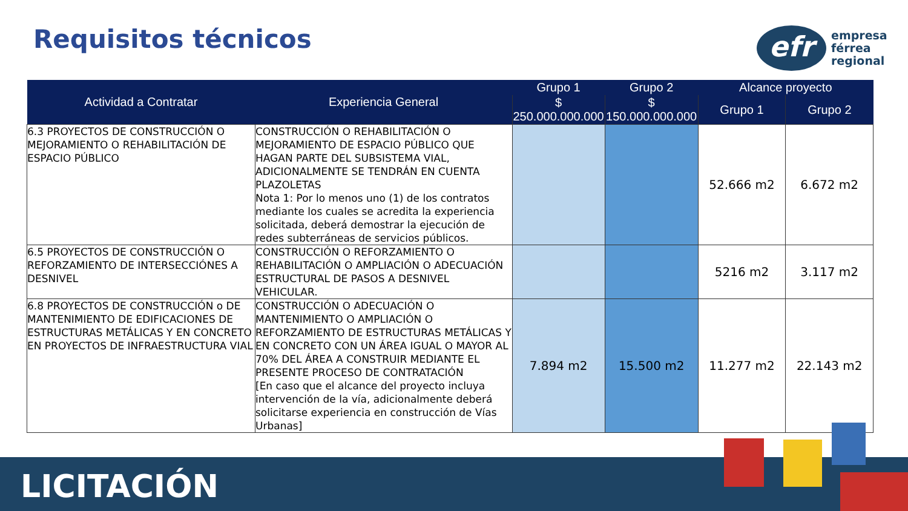Requisitos técnicos
efr
empresa
férrea
regional
| Actividad a Contratar | Experiencia General | Grupo 1 | Grupo 2 | Alcance proyecto | |
| --- | --- | --- | --- | --- | --- |
| | | $ 250.000.000.000 | $ 150.000.000.000 | Grupo 1 | Grupo 2 |
| 6.3 PROYECTOS DE CONSTRUCCIÓN O MEJORAMIENTO O REHABILITACIÓN DE ESPACIO PÚBLICO | CONSTRUCCIÓN O REHABILITACIÓN O MEJORAMIENTO DE ESPACIO PÚBLICO QUE HAGAN PARTE DEL SUBSISTEMA VIAL, ADICIONALMENTE SE TENDRÁN EN CUENTA PLAZOLETAS Nota 1: Por lo menos uno (1) de los contratos mediante los cuales se acredita la experiencia solicitada, deberá demostrar la ejecución de redes subterráneas de servicios públicos. | | | 52.666 m2 | 6.672 m2 |
| 6.5 PROYECTOS DE CONSTRUCCIÓN O REFORZAMIENTO DE INTERSECCIÓNES A DESNIVEL | CONSTRUCCIÓN O REFORZAMIENTO O REHABILITACIÓN O AMPLIACIÓN O ADECUACIÓN ESTRUCTURAL DE PASOS A DESNIVEL VEHICULAR. | | | 5216 m2 | 3.117 m2 |
| 6.8 PROYECTOS DE CONSTRUCCIÓN o DE MANTENIMIENTO DE EDIFICACIONES DE ESTRUCTURAS METÁLICAS Y EN CONCRETO EN PROYECTOS DE INFRAESTRUCTURA VIAL | CONSTRUCCIÓN O ADECUACIÓN O MANTENIMIENTO O AMPLIACIÓN O REFORZAMIENTO DE ESTRUCTURAS METÁLICAS Y EN CONCRETO CON UN ÁREA IGUAL O MAYOR AL 70% DEL ÁREA A CONSTRUIR MEDIANTE EL PRESENTE PROCESO DE CONTRATACIÓN [En caso que el alcance del proyecto incluya intervención de la vía, adicionalmente deberá solicitarse experiencia en construcción de Vías Urbanas] | 7.894 m2 | 15.500 m2 | 11.277 m2 | 22.143 m2 |
LICITACIÓN